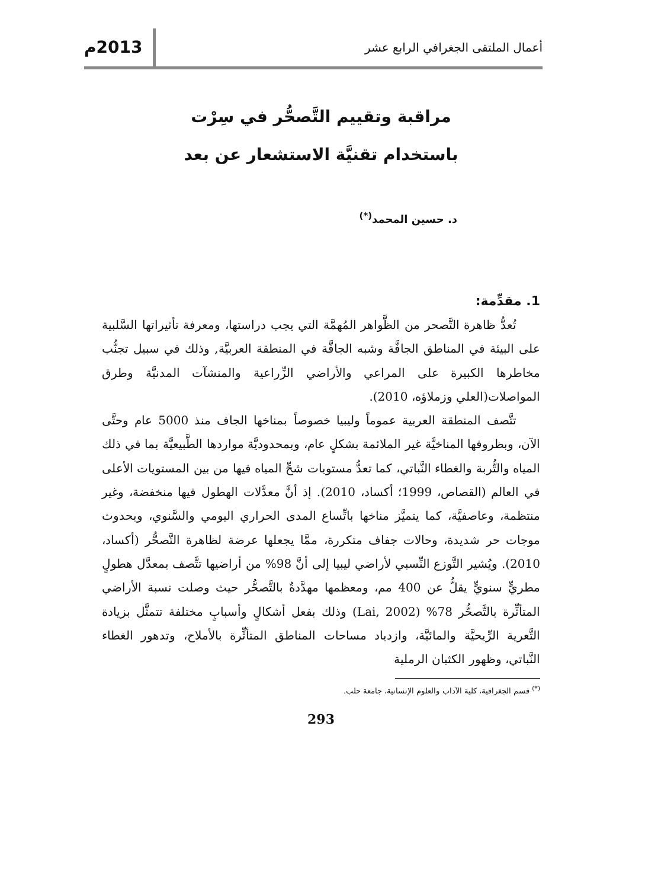أعمال الملتقى الجغرافي الرابع عشر
2013م
مراقبة وتقييم التَّصحُّر في سِرْت
باستخدام تقنيَّة الاستشعار عن بعد
د. حسين المحمد<sup>(*)</sup>
1. مقدِّمة:
تُعدُّ ظاهرة التَّصحر من الظَّواهر المُهمَّة التي يجب دراستها، ومعرفة تأثيراتها السَّلبية على البيئة في المناطق الجافَّة وشبه الجافَّة في المنطقة العربيَّة, وذلك في سبيل تجنُّب مخاطرها الكبيرة على المراعي والأراضي الزِّراعية والمنشآت المدنيَّة وطرق المواصلات(العلي وزملاؤه، 2010).
تتَّصف المنطقة العربية عموماً وليبيا خصوصاً بمناخها الجاف منذ 5000 عام وحتَّى الآن، وبظروفها المناخيَّة غير الملائمة بشكلٍ عام، وبمحدوديَّة مواردها الطَّبيعيَّة بما في ذلك المياه والتُّربة والغطاء النَّباتي، كما تعدُّ مستويات شحِّ المياه فيها من بين المستويات الأعلى في العالم (القصاص، 1999؛ أكساد، 2010). إذ أنَّ معدَّلات الهطول فيها منخفضة، وغير منتظمة، وعاصفيَّة، كما يتميَّز مناخها باتِّساع المدى الحراري اليومي والسَّنوي، وبحدوث موجات حر شديدة، وحالات جفاف متكررة، ممَّا يجعلها عرضة لظاهرة التَّصحُّر (أكساد، 2010). ويُشير التَّوزع النِّسبي لأراضي ليبيا إلى أنَّ 98% من أراضيها تتَّصف بمعدَّل هطولٍ مطريٍّ سنويٍّ يقلُّ عن 400 مم، ومعظمها مهدَّدةٌ بالتَّصحُّر حيث وصلت نسبة الأراضي المتأثِّرة بالتَّصحُّر 78% (Lai, 2002) وذلك بفعل أشكالٍ وأسبابٍ مختلفة تتمثَّل بزيادة التَّعرية الرِّيحيَّة والمائيَّة، وازدياد مساحات المناطق المتأثِّرة بالأملاح، وتدهور الغطاء النَّباتي، وظهور الكثبان الرملية
<sup>(*)</sup> قسم الجغرافية، كلية الآداب والعلوم الإنسانية، جامعة حلب.
293